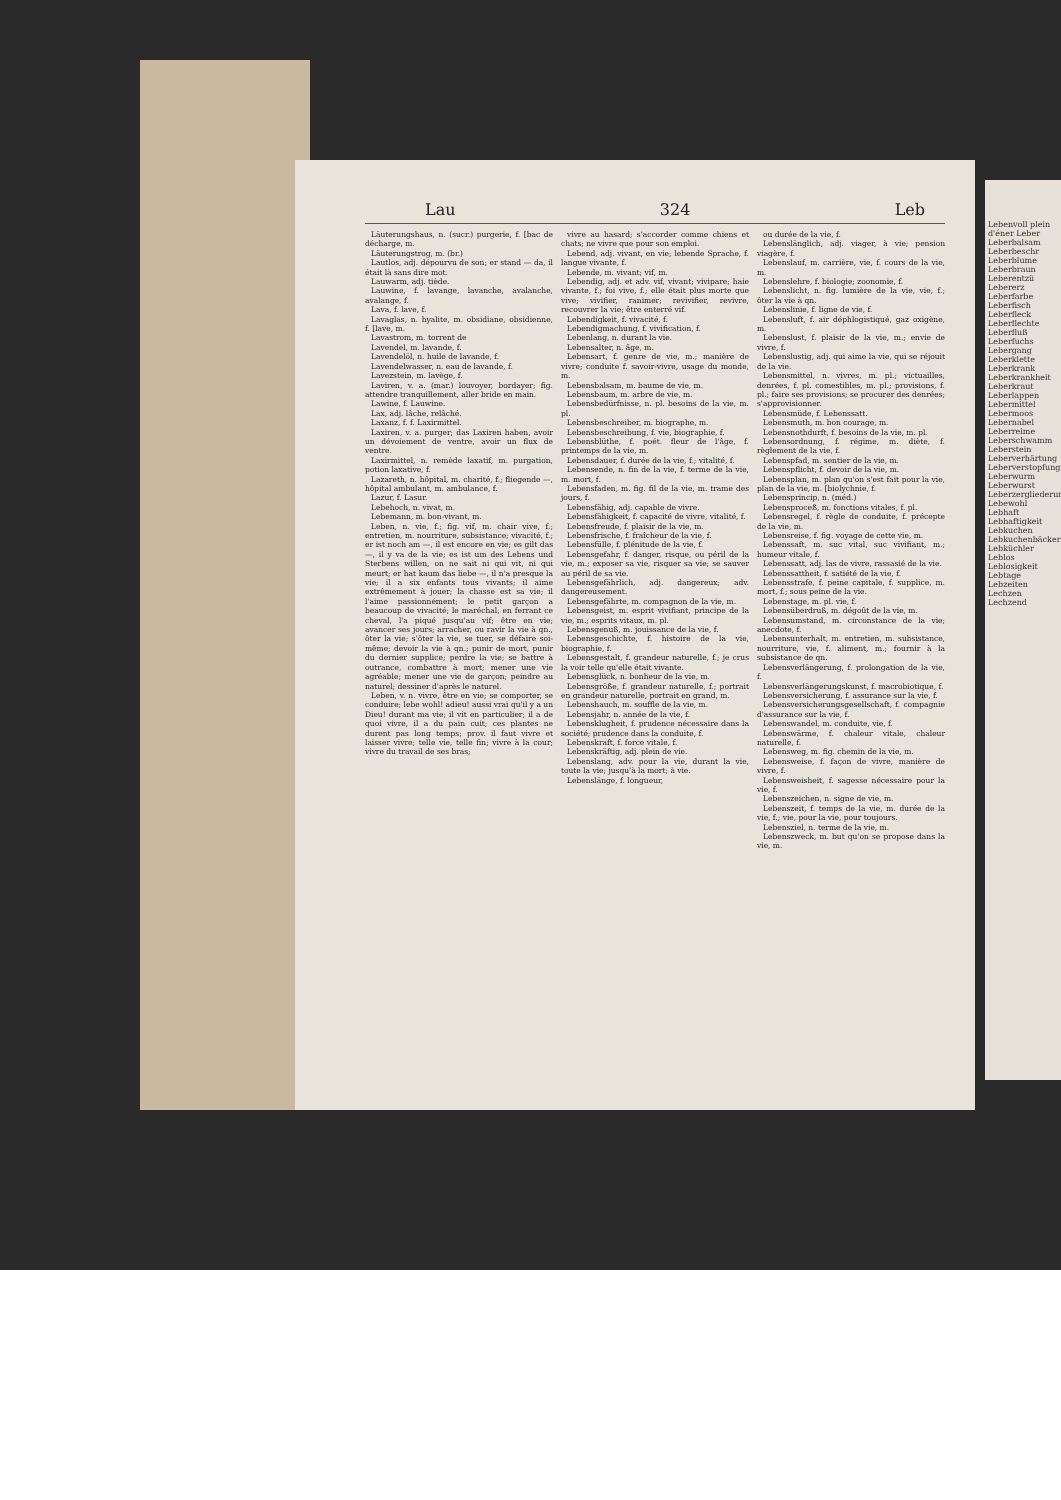Lau 324 Leb
Läuterungshaus, n. (sucr.) purgerie, f. [bac de décharge, m.
Läuterungstrog, m. (br.)
Lautlos, adj. dépourvu de son; er stand — da, il était là sans dire mot.
Lauwarm, adj. tiède.
Lauwine, f. lavange, lavanche, avalanche, avalange, f.
Lava, f. lave, f.
Lavaglas, n. hyalite, m. obsidiane, obsidienne, f. [lave, m.
Lavastrom, m. torrent de
Lavendel, m. lavande, f.
Lavendelöl, n. huile de lavande, f.
Lavendelwasser, n. eau de lavande, f.
Lavezstein, m. lavège, f.
Laviren, v. a. (mar.) louvoyer, bordayer; fig. attendre tranquillement, aller bride en main.
Lawine, f. Lauwine.
Lax, adj. lâche, relâché.
Laxanz, f. f. Laxirmittel.
Laxiren, v. a. purger; das Laxiren haben, avoir un dévoiement de ventre, avoir un flux de ventre.
Laxirmittel, n. remède laxatif, m. purgation, potion laxative, f.
Lazareth, n. hôpital, m. charité, f.; fliegende —, hôpital ambulant, m. ambulance, f.
Lazur, f. Lasur.
Lebehoch, n. vivat, m.
Lebemann, m. bon-vivant, m.
Leben, n. vie, f.; fig. vif, m. chair vive, f.; entretien, m. nourriture, subsistance; vivacité, f.; er ist noch am —, il est encore en vie; es gilt das —, il y va de la vie; es ist um des Lebens und Sterbens willen, on ne sait ni qui vit, ni qui meurt; er hat kaum das liebe —, il n'a presque la vie; il a six enfants tous vivants; il aime extrêmement à jouer; la chasse est sa vie; il l'aime passionnément; le petit garçon a beaucoup de vivacité; le maréchal, en ferrant ce cheval, l'a piqué jusqu'au vif; être en vie; avancer ses jours; arracher, ou ravir la vie à qn., ôter la vie; s'ôter la vie, se tuer, se défaire soi-même; devoir la vie à qn.; punir de mort, punir du dernier supplice; perdre la vie; se battre à outrance, combattre à mort; mener une vie agréable; mener une vie de garçon; peindre au naturel; dessiner d'après le naturel.
Leben, v. n. vivre, être en vie; se comporter, se conduire; lebe wohl! adieu! aussi vrai qu'il y a un Dieu! durant ma vie; il vit en particulier; il a de quoi vivre, il a du pain cuit; ces plantes ne durent pas long temps; prov. il faut vivre et laisser vivre; telle vie, telle fin; vivre à la cour; vivre du travail de ses bras;
vivre au hasard; s'accorder comme chiens et chats; ne vivre que pour son emploi.
Lebend, adj. vivant, en vie; lebende Sprache, f. langue vivante, f.
Lebende, m. vivant; vif, m.
Lebendig, adj. et adv. vif, vivant; vivipare; haie vivante, f.; foi vive, f.; elle était plus morte que vive; vivifier, ranimer; revivifier, revivre, recouvrer la vie; être enterré vif.
Lebendigkeit, f. vivacité, f.
Lebendigmachung, f. vivification, f.
Lebenlang, n. durant la vie.
Lebensalter, n. âge, m.
Lebensart, f. genre de vie, m.; manière de vivre; conduite f. savoir-vivre, usage du monde, m.
Lebensbalsam, m. baume de vie, m.
Lebensbaum, m. arbre de vie, m.
Lebensbedürfnisse, n. pl. besoins de la vie, m. pl.
Lebensbeschreiber, m. biographe, m.
Lebensbeschreibung, f. vie, biographie, f.
Lebensblüthe, f. poét. fleur de l'âge, f. printemps de la vie, m.
Lebensdauer, f. durée de la vie, f.; vitalité, f.
Lebensende, n. fin de la vie, f. terme de la vie, m. mort, f.
Lebensfaden, m. fig. fil de la vie, m. trame des jours, f.
Lebensfähig, adj. capable de vivre.
Lebensfähigkeit, f. capacité de vivre, vitalité, f.
Lebensfreude, f. plaisir de la vie, m.
Lebensfrische, f. fraîcheur de la vie, f.
Lebensfülle, f. plénitude de la vie, f.
Lebensgefahr, f. danger, risque, ou péril de la vie, m.; exposer sa vie, risquer sa vie; se sauver au péril de sa vie.
Lebensgefährlich, adj. dangereux; adv. dangereusement.
Lebensgefährte, m. compagnon de la vie, m.
Lebensgeist, m. esprit vivifiant, principe de la vie, m.; esprits vitaux, m. pl.
Lebensgenuß, m. jouissance de la vie, f.
Lebensgeschichte, f. histoire de la vie, biographie, f.
Lebensgestalt, f. grandeur naturelle, f.; je crus la voir telle qu'elle était vivante.
Lebensglück, n. bonheur de la vie, m.
Lebensgröße, f. grandeur naturelle, f.; portrait en grandeur naturelle, portrait en grand, m.
Lebenshauch, m. souffle de la vie, m.
Lebensjahr, n. année de la vie, f.
Lebensklugheit, f. prudence nécessaire dans la société; prudence dans la conduite, f.
Lebenskraft, f. force vitale, f.
Lebenskräftig, adj. plein de vie.
Lebenslang, adv. pour la vie, durant la vie, toute la vie; jusqu'à la mort; à vie.
Lebenslänge, f. longueur,
ou durée de la vie, f.
Lebenslänglich, adj. viager, à vie; pension viagère, f.
Lebenslauf, m. carrière, vie, f. cours de la vie, m.
Lebenslehre, f. biologie; zoonomie, f.
Lebenslicht, n. fig. lumière de la vie, vie, f.; ôter la vie à qn.
Lebenslinie, f. ligne de vie, f.
Lebensluft, f. air déphlogistiqué, gaz oxigène, m.
Lebenslust, f. plaisir de la vie, m.; envie de vivre, f.
Lebenslustig, adj. qui aime la vie, qui se réjouit de la vie.
Lebensmittel, n. vivres, m. pl.; victuailles, denrées, f. pl. comestibles, m. pl.; provisions, f. pl.; faire ses provisions; se procurer des denrées; s'approvisionner.
Lebensmüde, f. Lebenssatt.
Lebensmuth, m. bon courage, m.
Lebensnothdurft, f. besoins de la vie, m. pl.
Lebensordnung, f. régime, m. diète, f. règlement de la vie, f.
Lebenspfad, m. sentier de la vie, m.
Lebenspflicht, f. devoir de la vie, m.
Lebensplan, m. plan qu'on s'est fait pour la vie, plan de la vie, m. [biolychnie, f.
Lebensprincip, n. (méd.)
Lebensproceß, m. fonctions vitales, f. pl.
Lebensregel, f. règle de conduite, f. précepte de la vie, m.
Lebensreise, f. fig. voyage de cette vie, m.
Lebenssaft, m. suc vital, suc vivifiant, m.; humeur vitale, f.
Lebenssatt, adj. las de vivre, rassasié de la vie.
Lebenssattheit, f. satiété de la vie, f.
Lebensstrafe, f. peine capitale, f. supplice, m. mort, f.; sous peine de la vie.
Lebenstage, m. pl. vie, f.
Lebensüberdruß, m. dégoût de la vie, m.
Lebensumstand, m. circonstance de la vie; anecdote, f.
Lebensunterhalt, m. entretien, m. subsistance, nourriture, vie, f. aliment, m.; fournir à la subsistance de qn.
Lebensverlängerung, f. prolongation de la vie, f.
Lebensverlängerungskunst, f. macrobiotique, f.
Lebensversicherung, f. assurance sur la vie, f.
Lebensversicherungsgesellschaft, f. compagnie d'assurance sur la vie, f.
Lebenswandel, m. conduite, vie, f.
Lebenswärme, f. chaleur vitale, chaleur naturelle, f.
Lebensweg, m. fig. chemin de la vie, m.
Lebensweise, f. façon de vivre, manière de vivre, f.
Lebensweisheit, f. sagesse nécessaire pour la vie, f.
Lebenszeichen, n. signe de vie, m.
Lebenszeit, f. temps de la vie, m. durée de la vie, f.; vie, pour la vie, pour toujours.
Lebensziel, n. terme de la vie, m.
Lebenszweck, m. but qu'on se propose dans la vie, m.
Lebenvoll plein d'éner Leber Leberbalsam Leberbeschr Leberblume Leberbraun Leberentzü Lebererz Leberfarbe Leberfisch Leberfleck Leberflechte Leberfluß Leberfuchs Lebergang Leberklette Leberkrank Leberkrankheit Leberkraut Leberlappen Lebermittel Lebermoos Lebernabel Leberreime Leberschwamm Leberstein Leberverhärtung Leberverstopfung Leberwurm Leberwurst Leberzergliederung Lebewohl Lebhaft Lebhaftigkeit Lebkuchen Lebkuchenbäcker Lebküchler Leblos Leblosigkeit Lebtage Lebzeiten Lechzen Lechzend